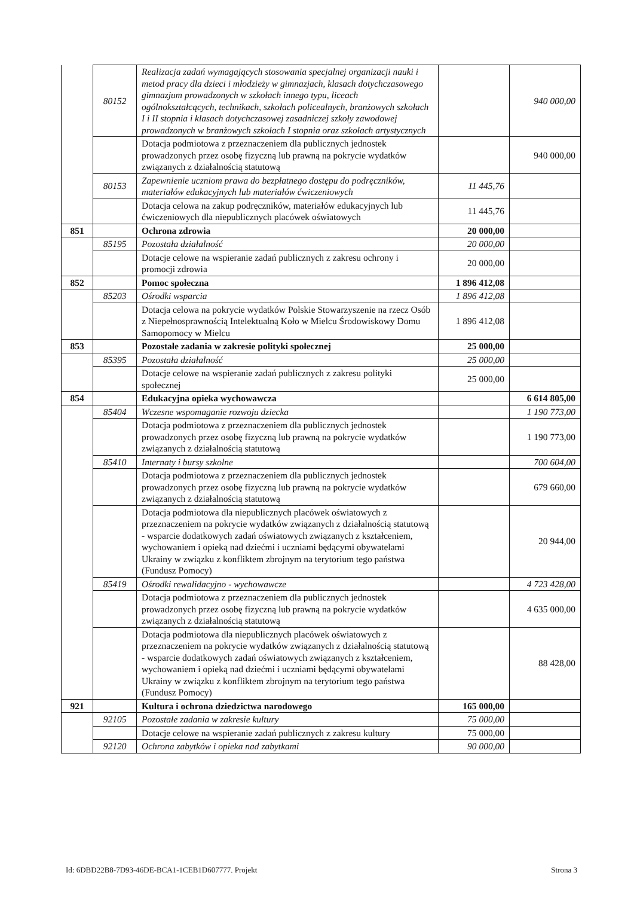| | 80152 | Realizacja zadań wymagających stosowania specjalnej organizacji nauki i metod pracy dla dzieci i młodzieży w gimnazjach, klasach dotychczasowego gimnazjum prowadzonych w szkołach innego typu, liceach ogólnokształcących, technikach, szkołach policealnych, branżowych szkołach I i II stopnia i klasach dotychczasowej zasadniczej szkoły zawodowej prowadzonych w branżowych szkołach I stopnia oraz szkołach artystycznych | | 940 000,00 |
| | | Dotacja podmiotowa z przeznaczeniem dla publicznych jednostek prowadzonych przez osobę fizyczną lub prawną na pokrycie wydatków związanych z działalnością statutową | | 940 000,00 |
| | 80153 | Zapewnienie uczniom prawa do bezpłatnego dostępu do podręczników, materiałów edukacyjnych lub materiałów ćwiczeniowych | 11 445,76 | |
| | | Dotacja celowa na zakup podręczników, materiałów edukacyjnych lub ćwiczeniowych dla niepublicznych placówek oświatowych | 11 445,76 | |
| 851 | | Ochrona zdrowia | 20 000,00 | |
| | 85195 | Pozostała działalność | 20 000,00 | |
| | | Dotacje celowe na wspieranie zadań publicznych z zakresu ochrony i promocji zdrowia | 20 000,00 | |
| 852 | | Pomoc społeczna | 1 896 412,08 | |
| | 85203 | Ośrodki wsparcia | 1 896 412,08 | |
| | | Dotacja celowa na pokrycie wydatków Polskie Stowarzyszenie na rzecz Osób z Niepełnosprawnością Intelektualną Koło w Mielcu Środowiskowy Domu Samopomocy w Mielcu | 1 896 412,08 | |
| 853 | | Pozostałe zadania w zakresie polityki społecznej | 25 000,00 | |
| | 85395 | Pozostała działalność | 25 000,00 | |
| | | Dotacje celowe na wspieranie zadań publicznych z zakresu polityki społecznej | 25 000,00 | |
| 854 | | Edukacyjna opieka wychowawcza | | 6 614 805,00 |
| | 85404 | Wczesne wspomaganie rozwoju dziecka | | 1 190 773,00 |
| | | Dotacja podmiotowa z przeznaczeniem dla publicznych jednostek prowadzonych przez osobę fizyczną lub prawną na pokrycie wydatków związanych z działalnością statutową | | 1 190 773,00 |
| | 85410 | Internaty i bursy szkolne | | 700 604,00 |
| | | Dotacja podmiotowa z przeznaczeniem dla publicznych jednostek prowadzonych przez osobę fizyczną lub prawną na pokrycie wydatków związanych z działalnością statutową | | 679 660,00 |
| | | Dotacja podmiotowa dla niepublicznych placówek oświatowych z przeznaczeniem na pokrycie wydatków związanych z działalnością statutową - wsparcie dodatkowych zadań oświatowych związanych z kształceniem, wychowaniem i opieką nad dziećmi i uczniami będącymi obywatelami Ukrainy w związku z konfliktem zbrojnym na terytorium tego państwa (Fundusz Pomocy) | | 20 944,00 |
| | 85419 | Ośrodki rewalidacyjno - wychowawcze | | 4 723 428,00 |
| | | Dotacja podmiotowa z przeznaczeniem dla publicznych jednostek prowadzonych przez osobę fizyczną lub prawną na pokrycie wydatków związanych z działalnością statutową | | 4 635 000,00 |
| | | Dotacja podmiotowa dla niepublicznych placówek oświatowych z przeznaczeniem na pokrycie wydatków związanych z działalnością statutową - wsparcie dodatkowych zadań oświatowych związanych z kształceniem, wychowaniem i opieką nad dziećmi i uczniami będącymi obywatelami Ukrainy w związku z konfliktem zbrojnym na terytorium tego państwa (Fundusz Pomocy) | | 88 428,00 |
| 921 | | Kultura i ochrona dziedzictwa narodowego | 165 000,00 | |
| | 92105 | Pozostałe zadania w zakresie kultury | 75 000,00 | |
| | | Dotacje celowe na wspieranie zadań publicznych z zakresu kultury | 75 000,00 | |
| | 92120 | Ochrona zabytków i opieka nad zabytkami | 90 000,00 | |
Id: 6DBD22B8-7D93-46DE-BCA1-1CEB1D607777. Projekt Strona 3